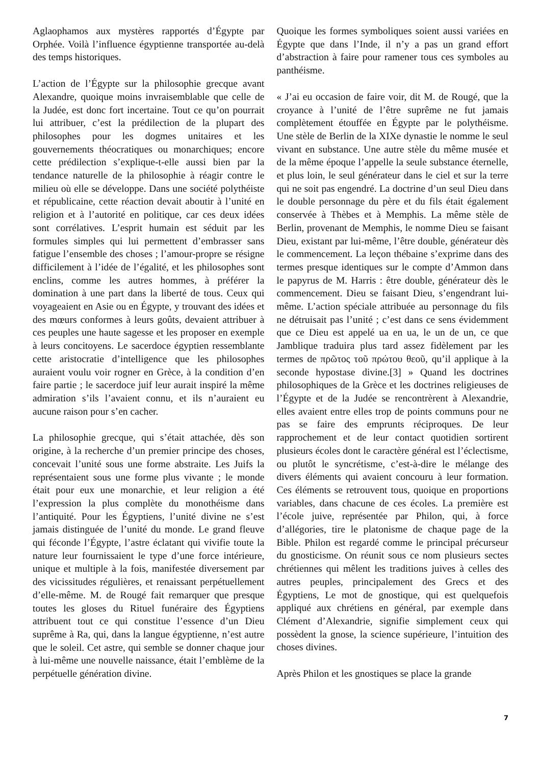Aglaophamos aux mystères rapportés d’Égypte par Orphée. Voilà l’influence égyptienne transportée au-delà des temps historiques.
L’action de l’Égypte sur la philosophie grecque avant Alexandre, quoique moins invraisemblable que celle de la Judée, est donc fort incertaine. Tout ce qu’on pourrait lui attribuer, c’est la prédilection de la plupart des philosophes pour les dogmes unitaires et les gouvernements théocratiques ou monarchiques; encore cette prédilection s’explique-t-elle aussi bien par la tendance naturelle de la philosophie à réagir contre le milieu où elle se développe. Dans une société polythéiste et républicaine, cette réaction devait aboutir à l’unité en religion et à l’autorité en politique, car ces deux idées sont corrélatives. L’esprit humain est séduit par les formules simples qui lui permettent d’embrasser sans fatigue l’ensemble des choses ; l’amour-propre se résigne difficilement à l’idée de l’égalité, et les philosophes sont enclins, comme les autres hommes, à préférer la domination à une part dans la liberté de tous. Ceux qui voyageaient en Asie ou en Égypte, y trouvant des idées et des mœurs conformes à leurs goûts, devaient attribuer à ces peuples une haute sagesse et les proposer en exemple à leurs concitoyens. Le sacerdoce égyptien ressemblante cette aristocratie d’intelligence que les philosophes auraient voulu voir rogner en Grèce, à la condition d’en faire partie ; le sacerdoce juif leur aurait inspiré la même admiration s’ils l’avaient connu, et ils n’auraient eu aucune raison pour s’en cacher.
La philosophie grecque, qui s’était attachée, dès son origine, à la recherche d’un premier principe des choses, concevait l’unité sous une forme abstraite. Les Juifs la représentaient sous une forme plus vivante ; le monde était pour eux une monarchie, et leur religion a été l’expression la plus complète du monothéisme dans l’antiquité. Pour les Égyptiens, l’unité divine ne s’est jamais distinguée de l’unité du monde. Le grand fleuve qui féconde l’Égypte, l’astre éclatant qui vivifie toute la nature leur fournissaient le type d’une force intérieure, unique et multiple à la fois, manifestée diversement par des vicissitudes régulières, et renaissant perpétuellement d’elle-même. M. de Rougé fait remarquer que presque toutes les gloses du Rituel funéraire des Égyptiens attribuent tout ce qui constitue l’essence d’un Dieu suprême à Ra, qui, dans la langue égyptienne, n’est autre que le soleil. Cet astre, qui semble se donner chaque jour à lui-même une nouvelle naissance, était l’emblème de la perpétuelle génération divine.
Quoique les formes symboliques soient aussi variées en Égypte que dans l’Inde, il n’y a pas un grand effort d’abstraction à faire pour ramener tous ces symboles au panthéisme.
« J’ai eu occasion de faire voir, dit M. de Rougé, que la croyance à l’unité de l’être suprême ne fut jamais complètement étouffée en Égypte par le polythéisme. Une stèle de Berlin de la XIXe dynastie le nomme le seul vivant en substance. Une autre stèle du même musée et de la même époque l’appelle la seule substance éternelle, et plus loin, le seul générateur dans le ciel et sur la terre qui ne soit pas engendré. La doctrine d’un seul Dieu dans le double personnage du père et du fils était également conservée à Thèbes et à Memphis. La même stèle de Berlin, provenant de Memphis, le nomme Dieu se faisant Dieu, existant par lui-même, l’être double, générateur dès le commencement. La leçon thébaine s’exprime dans des termes presque identiques sur le compte d’Ammon dans le papyrus de M. Harris : être double, générateur dès le commencement. Dieu se faisant Dieu, s’engendrant lui-même. L’action spéciale attribuée au personnage du fils ne détruisait pas l’unité ; c’est dans ce sens évidemment que ce Dieu est appelé ua en ua, le un de un, ce que Jamblique traduira plus tard assez fidèlement par les termes de πρῶτος τοῦ πρώτου θεοῦ, qu’il applique à la seconde hypostase divine.[3] » Quand les doctrines philosophiques de la Grèce et les doctrines religieuses de l’Égypte et de la Judée se rencontrèrent à Alexandrie, elles avaient entre elles trop de points communs pour ne pas se faire des emprunts réciproques. De leur rapprochement et de leur contact quotidien sortirent plusieurs écoles dont le caractère général est l’éclectisme, ou plutôt le syncrétisme, c’est-à-dire le mélange des divers éléments qui avaient concouru à leur formation. Ces éléments se retrouvent tous, quoique en proportions variables, dans chacune de ces écoles. La première est l’école juive, représentée par Philon, qui, à force d’allégories, tire le platonisme de chaque page de la Bible. Philon est regardé comme le principal précurseur du gnosticisme. On réunit sous ce nom plusieurs sectes chrétiennes qui mêlent les traditions juives à celles des autres peuples, principalement des Grecs et des Égyptiens, Le mot de gnostique, qui est quelquefois appliqué aux chrétiens en général, par exemple dans Clément d’Alexandrie, signifie simplement ceux qui possèdent la gnose, la science supérieure, l’intuition des choses divines.
Après Philon et les gnostiques se place la grande
7